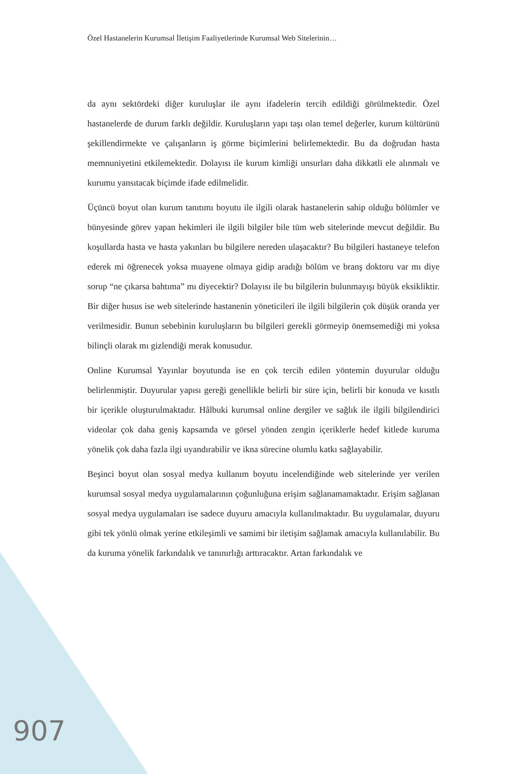Özel Hastanelerin Kurumsal İletişim Faaliyetlerinde Kurumsal Web Sitelerinin…
da aynı sektördeki diğer kuruluşlar ile aynı ifadelerin tercih edildiği görülmektedir. Özel hastanelerde de durum farklı değildir. Kuruluşların yapı taşı olan temel değerler, kurum kültürünü şekillendirmekte ve çalışanların iş görme biçimlerini belirlemektedir. Bu da doğrudan hasta memnuniyetini etkilemektedir. Dolayısı ile kurum kimliği unsurları daha dikkatli ele alınmalı ve kurumu yansıtacak biçimde ifade edilmelidir.
Üçüncü boyut olan kurum tanıtımı boyutu ile ilgili olarak hastanelerin sahip olduğu bölümler ve bünyesinde görev yapan hekimleri ile ilgili bilgiler bile tüm web sitelerinde mevcut değildir. Bu koşullarda hasta ve hasta yakınları bu bilgilere nereden ulaşacaktır? Bu bilgileri hastaneye telefon ederek mi öğrenecek yoksa muayene olmaya gidip aradığı bölüm ve branş doktoru var mı diye sorup “ne çıkarsa bahtıma” mı diyecektir? Dolayısı ile bu bilgilerin bulunmayışı büyük eksikliktir. Bir diğer husus ise web sitelerinde hastanenin yöneticileri ile ilgili bilgilerin çok düşük oranda yer verilmesidir. Bunun sebebinin kuruluşların bu bilgileri gerekli görmeyip önemsemediği mi yoksa bilinçli olarak mı gizlendiği merak konusudur.
Online Kurumsal Yayınlar boyutunda ise en çok tercih edilen yöntemin duyurular olduğu belirlenmiştir. Duyurular yapısı gereği genellikle belirli bir süre için, belirli bir konuda ve kısıtlı bir içerikle oluşturulmaktadır. Hâlbuki kurumsal online dergiler ve sağlık ile ilgili bilgilendirici videolar çok daha geniş kapsamda ve görsel yönden zengin içeriklerle hedef kitlede kuruma yönelik çok daha fazla ilgi uyandırabilir ve ikna sürecine olumlu katkı sağlayabilir.
Beşinci boyut olan sosyal medya kullanım boyutu incelendiğinde web sitelerinde yer verilen kurumsal sosyal medya uygulamalarının çoğunluğuna erişim sağlanamamaktadır. Erişim sağlanan sosyal medya uygulamaları ise sadece duyuru amacıyla kullanılmaktadır. Bu uygulamalar, duyuru gibi tek yönlü olmak yerine etkileşimli ve samimi bir iletişim sağlamak amacıyla kullanılabilir. Bu da kuruma yönelik farkındalık ve tanınırlığı arttıracaktır. Artan farkındalık ve
907